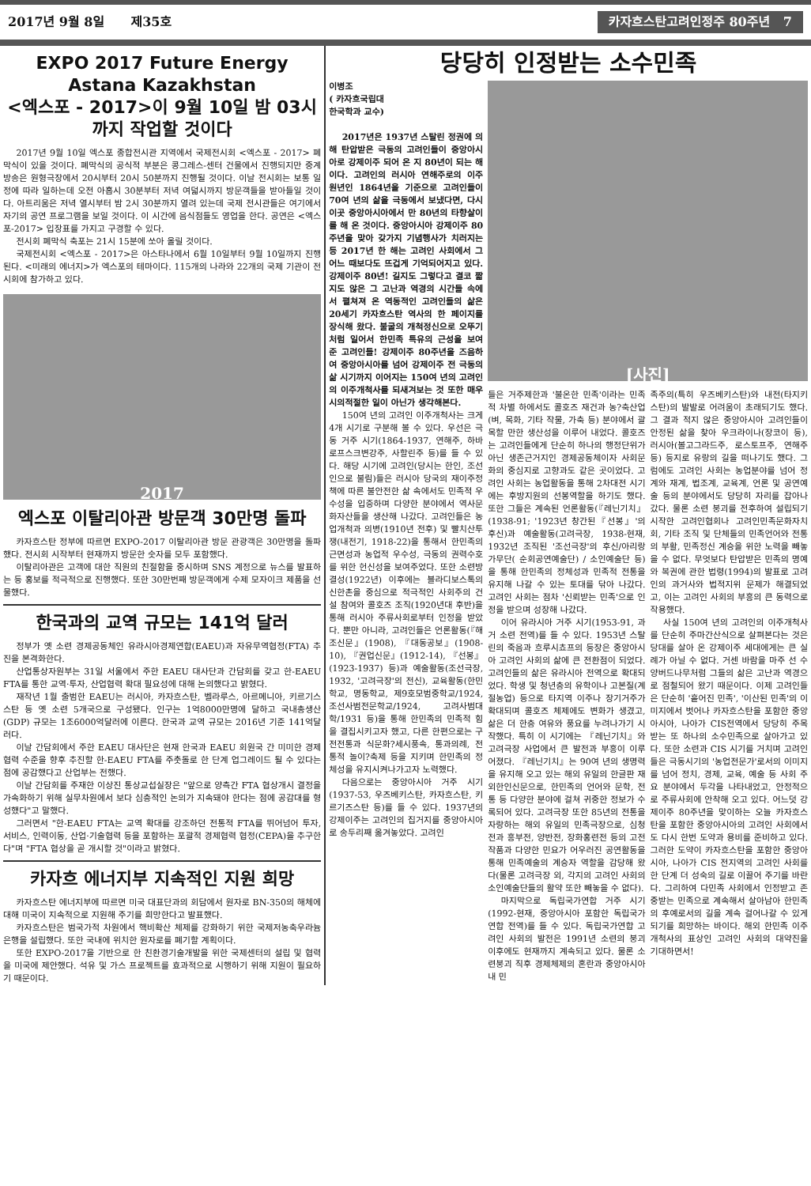2017년 9월 8일 제35호 카자흐스탄고려인정주 80주년 7
EXPO 2017 Future Energy Astana Kazakhstan
<엑스포 - 2017>이 9월 10일 밤 03시까지 작업할 것이다
2017년 9월 10일 엑스포 종합전시관 지역에서 국제전시회 <엑스포 - 2017> 폐막식이 있을 것이다. 폐막식의 공식적 부분은 콩그레스-센터 건물에서 진행되지만 중계방송은 원형극장에서 20시부터 20시 50분까지 진행될 것이다. 이날 전시회는 보통 일정에 따라 일하는데 오전 아홉시 30분부터 저녁 여덟시까지 방문객들을 받아들일 것이다. 아트리움은 저녁 열시부터 밤 2시 30분까지 열려 있는데 국제 전시관들은 여기에서 자기의 공연 프로그램을 보일 것이다. 이 시간에 음식점들도 영업을 한다. 공연은 <엑스포-2017> 입장표를 가지고 구경할 수 있다.
전시회 폐막식 축포는 21시 15분에 쏘아 올릴 것이다.
국제전시회 <엑스포 - 2017>은 아스타나에서 6월 10일부터 9월 10일까지 진행된다. <미래의 에너지>가 엑스포의 테마이다. 115개의 나라와 22개의 국제 기관이 전시회에 참가하고 있다.
2017
엑스포 이탈리아관 방문객 30만명 돌파
카자흐스탄 정부에 따르면 EXPO-2017 이탈리아관 방문 관광객은 30만명을 돌파했다. 전시회 시작부터 현재까지 방문한 숫자를 모두 포함했다.
이탈리아관은 고객에 대한 직원의 친절함을 중시하며 SNS 계정으로 뉴스를 발표하는 등 홍보를 적극적으로 진행했다. 또한 30만번째 방문객에게 수제 모자이크 제품을 선물했다.
한국과의 교역 규모는 141억 달러
정부가 옛 소련 경제공동체인 유라시아경제연합(EAEU)과 자유무역협정(FTA) 추진을 본격화한다.
산업통상자원부는 31일 서울에서 주한 EAEU 대사단과 간담회를 갖고 한-EAEU FTA를 통한 교역·투자, 산업협력 확대 필요성에 대해 논의했다고 밝혔다.
재작년 1월 출범한 EAEU는 러시아, 카자흐스탄, 벨라루스, 아르메니아, 키르기스스탄 등 옛 소련 5개국으로 구성됐다. 인구는 1억8000만명에 달하고 국내총생산(GDP) 규모는 1조6000억달러에 이른다. 한국과 교역 규모는 2016년 기준 141억달러다.
이날 간담회에서 주한 EAEU 대사단은 현재 한국과 EAEU 회원국 간 미미한 경제협력 수준을 향후 추진할 한-EAEU FTA를 주춧돌로 한 단계 업그레이드 될 수 있다는 점에 공감했다고 산업부는 전했다.
이날 간담회를 주재한 이상진 통상교섭실장은 "앞으로 양측간 FTA 협상개시 결정을 가속화하기 위해 실무차원에서 보다 심층적인 논의가 지속돼야 한다는 점에 공감대를 형성했다"고 말했다.
그러면서 "한-EAEU FTA는 교역 확대를 강조하던 전통적 FTA를 뛰어넘어 투자, 서비스, 인력이동, 산업·기술협력 등을 포함하는 포괄적 경제협력 협정(CEPA)을 추구한다"며 "FTA 협상을 곧 개시할 것"이라고 밝혔다.
카자흐 에너지부 지속적인 지원 희망
카자흐스탄 에너지부에 따르면 미국 대표단과의 회담에서 원자로 BN-350의 해체에 대해 미국이 지속적으로 지원해 주기를 희망한다고 발표했다.
카자흐스탄은 범국가적 차원에서 핵비확산 체제를 강화하기 위한 국제저농축우라늄은행을 설립했다. 또한 국내에 위치한 원자로를 폐기할 계획이다.
또한 EXPO-2017을 기반으로 한 친환경기술개발을 위한 국제센터의 설립 및 협력을 미국에 제안했다. 석유 및 가스 프로젝트를 효과적으로 시행하기 위해 지원이 필요하기 때문이다.
당당히 인정받는 소수민족
이병조
( 카자흐국립대
한국학과 교수)
2017년은 1937년 스탈린 정권에 의해 탄압받은 극동의 고려인들이 중앙아시아로 강제이주 되어 온 지 80년이 되는 해이다. 고려인의 러시아 연해주로의 이주 원년인 1864년을 기준으로 고려인들이 70여 년의 삶을 극동에서 보냈다면, 다시 이곳 중앙아시아에서 만 80년의 타향살이를 해 온 것이다. 중앙아시아 강제이주 80주년을 맞아 갖가지 기념행사가 치러지는 등 2017년 한 해는 고려인 사회에서 그 어느 때보다도 뜨겁게 기억되어지고 있다. 강제이주 80년! 길지도 그렇다고 결코 짧지도 않은 그 고난과 역경의 시간들 속에서 펼쳐져 온 역동적인 고려인들의 삶은 20세기 카자흐스탄 역사의 한 페이지를 장식해 왔다. 불굴의 개척정신으로 오뚜기처럼 일어서 한민족 특유의 근성을 보여 준 고려인들! 강제이주 80주년을 즈음하여 중앙아시아를 넘어 강제이주 전 극동의 삶 시기까지 이어지는 150여 년의 고려인의 이주개척사를 되새겨보는 것 또한 매우 시의적절한 일이 아닌가 생각해본다.
150여 년의 고려인 이주개척사는 크게 4개 시기로 구분해 볼 수 있다. 우선은 극동 거주 시기(1864-1937, 연해주, 하바로프스크변강주, 사할린주 등)를 들 수 있다. 해당 시기에 고려인(당시는 한인, 조선인으로 불림)들은 러시아 당국의 재이주정책에 따른 불안전한 삶 속에서도 민족적 우수성을 입증하며 다양한 분야에서 역사문화자산들을 생산해 나갔다. 고려인들은 농업개척과 의병(1910년 전후) 및 빨치산투쟁(내전기, 1918-22)을 통해서 한민족의 근면성과 농업적 우수성, 극동의 권력수호를 위한 헌신성을 보여주었다. 또한 소련방 결성(1922년) 이후에는 블라디보스톡의 신한촌을 중심으로 적극적인 사회주의 건설 참여와 콜호즈 조직(1920년대 후반)을 통해 러시아 주류사회로부터 인정을 받았다. 뿐만 아니라, 고려인들은 언론활동(『해조신문』(1908), 『대동공보』(1908-10), 『권업신문』(1912-14), 『선봉』(1923-1937) 등)과 예술활동(조선극장, 1932, '고려극장'의 전신), 교육활동(한민학교, 명동학교, 제9호모범중학교/1924, 조선사범전문학교/1924, 고려사범대학/1931 등)을 통해 한민족의 민족적 힘을 결집시키고자 했고, 다른 한편으로는 구전전통과 식문화?세시풍속, 통과의례, 전통적 놀이?축제 등을 지키며 한민족의 정체성을 유지시켜나가고자 노력했다.
다음으로는 중앙아시아 거주 시기(1937-53, 우즈베키스탄, 카자흐스탄, 키르기즈스탄 등)를 들 수 있다. 1937년의 강제이주는 고려인의 집거지를 중앙아시아로 송두리째 옮겨놓았다. 고려인
[사진]
들은 거주제한과 '불온한 민족'이라는 민족적 차별 하에서도 콜호즈 재건과 농?축산업(벼, 목화, 기타 작물, 가축 등) 분야에서 괄목할 만한 생산성을 이루어 내었다. 콜호즈는 고려인들에게 단순히 하나의 행정단위가 아닌 생존근거지인 경제공동체이자 사회문화의 중심지로 고향과도 같은 곳이었다. 고려인 사회는 농업활동을 통해 2차대전 시기에는 후방지원의 선봉역할을 하기도 했다. 또한 그들은 계속된 언론활동(『레닌기치』(1938-91; '1923년 창간된『선봉』'의 후신)과 예술활동(고려극장, 1938-현재, 1932년 조직된 '조선극장'의 후신/아리랑가무단( 순회공연예술단) / 소인예술단 등)을 통해 한민족의 정체성과 민족적 전통을 유지해 나갈 수 있는 토대를 닦아 나갔다. 고려인 사회는 점차 '신뢰받는 민족'으로 인정을 받으며 성장해 나갔다.
이어 유라시아 거주 시기(1953-91, 과거 소련 전역)를 들 수 있다. 1953년 스탈린의 죽음과 흐루시쵸프의 등장은 중앙아시아 고려인 사회의 삶에 큰 전환점이 되었다. 고려인들의 삶은 유라시아 전역으로 확대되었다. 학생 및 청년층의 유학이나 고본질(계절농업) 등으로 타지역 이주나 장기거주가 확대되며 콜호즈 체제에도 변화가 생겼고, 삶은 더 한층 여유와 풍요를 누려나가기 시작했다. 특히 이 시기에는 『레닌기치』와 고려극장 사업에서 큰 발전과 부흥이 이루어졌다. 『레닌기치』는 90여 년의 생명력을 유지해 오고 있는 해외 유일의 한글판 재외한인신문으로, 한민족의 언어와 문학, 전통 등 다양한 분야에 걸쳐 귀중한 정보가 수록되어 있다. 고려극장 또한 85년의 전통을 자랑하는 해외 유일의 민족극장으로, 심청전과 흥부전, 양반전, 장화홍련전 등의 고전작품과 다양한 민요가 어우러진 공연활동을 통해 민족예술의 계승자 역할을 감당해 왔다(물론 고려극장 외, 각지의 고려인 사회의 소인예술단들의 활약 또한 빼놓을 수 없다).
마지막으로 독립국가연합 거주 시기(1992-현재, 중앙아시아 포함한 독립국가연합 전역)를 들 수 있다. 독립국가연합 고려인 사회의 발전은 1991년 소련의 붕괴 이후에도 현재까지 계속되고 있다. 물론 소련붕괴 직후 경제체제의 혼란과 중앙아시아 내 민
족주의(특히 우즈베키스탄)와 내전(타지키스탄)의 발발로 어려움이 초래되기도 했다. 그 결과 적지 않은 중앙아시아 고려인들이 안정된 삶을 찾아 우크라이나(장코이 등), 러시아(볼고그라드주, 로스토프주, 연해주 등) 등지로 유랑의 길을 떠나기도 했다. 그럼에도 고려인 사회는 농업분야를 넘어 정계와 재계, 법조계, 교육계, 언론 및 공연예술 등의 분야에서도 당당히 자리를 잡아나갔다. 물론 소련 붕괴를 전후하여 설립되기 시작한 고려인협회나 고려인민족문화자치회, 기타 조직 및 단체들의 민족언어와 전통의 부활, 민족정신 계승을 위한 노력을 빼놓을 수 없다. 무엇보다 탄압받은 민족의 명예와 복권에 관한 법령(1994)의 발표로 고려인의 과거사와 법적지위 문제가 해결되었고, 이는 고려인 사회의 부흥의 큰 동력으로 작용했다.
사실 150여 년의 고려인의 이주개척사를 단순히 주마간산식으로 살펴본다는 것은 당대를 살아 온 강제이주 세대에게는 큰 실례가 아닐 수 없다. 거센 바람을 마주 선 수양버드나무처럼 그들의 삶은 고난과 역경으로 점철되어 왔기 때문이다. 이제 고려인들은 단순히 '흩어진 민족', '이산된 민족'의 이미지에서 벗어나 카자흐스탄을 포함한 중앙아시아, 나아가 CIS전역에서 당당히 주목받는 또 하나의 소수민족으로 살아가고 있다. 또한 소련과 CIS 시기를 거치며 고려인들은 극동시기의 '농업전문가'로서의 이미지를 넘어 정치, 경제, 교육, 예술 등 사회 주요 분야에서 두각을 나타내었고, 안정적으로 주류사회에 안착해 오고 있다. 어느덧 강제이주 80주년을 맞이하는 오늘 카자흐스탄을 포함한 중앙아시아의 고려인 사회에서도 다시 한번 도약과 용비를 준비하고 있다. 그러한 도약이 카자흐스탄을 포함한 중앙아시아, 나아가 CIS 전지역의 고려인 사회를 한 단계 더 성숙의 길로 이끌어 주기를 바란다. 그리하여 다민족 사회에서 인정받고 존중받는 민족으로 계속해서 살아남아 한민족의 후예로서의 길을 계속 걸어나갈 수 있게 되기를 희망하는 바이다. 해외 한민족 이주개척사의 표상인 고려인 사회의 대약진을 기대하면서!